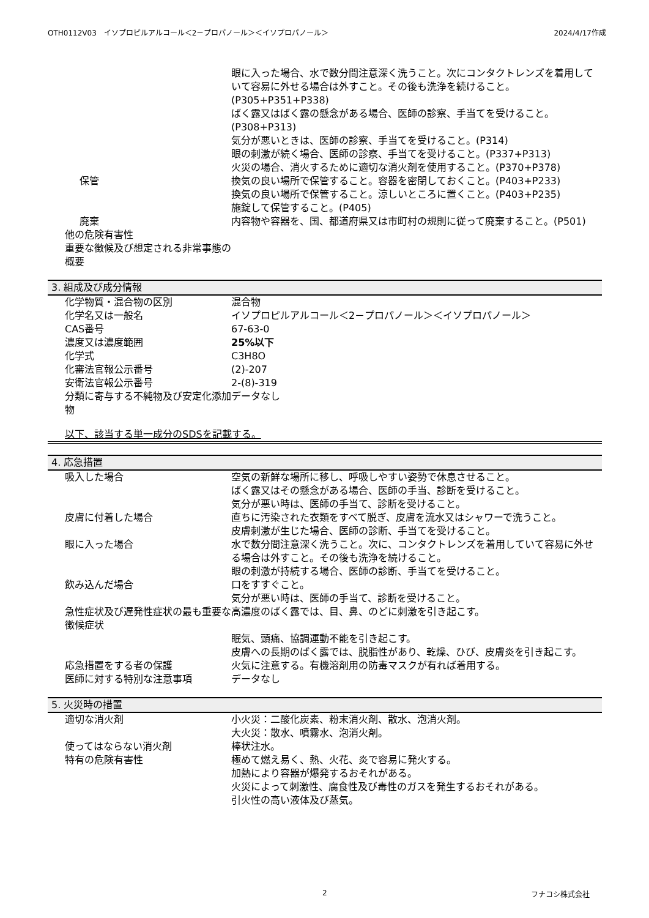OTH0112V03　イソプロピルアルコール＜2－プロパノール＞＜イソプロパノール＞ 2024/4/17作成
| | 眼に入った場合、水で数分間注意深く洗うこと。次にコンタクトレンズを着用していて容易に外せる場合は外すこと。その後も洗浄を続けること。(P305+P351+P338) ばく露又はばく露の懸念がある場合、医師の診察、手当てを受けること。(P308+P313) 気分が悪いときは、医師の診察、手当てを受けること。(P314) 眼の刺激が続く場合、医師の診察、手当てを受けること。(P337+P313) 火災の場合、消火するために適切な消火剤を使用すること。(P370+P378) |
| 保管 | 換気の良い場所で保管すること。容器を密閉しておくこと。(P403+P233) 換気の良い場所で保管すること。涼しいところに置くこと。(P403+P235) 施錠して保管すること。(P405) |
| 廃棄 | 内容物や容器を、国、都道府県又は市町村の規則に従って廃棄すること。(P501) |
| 他の危険有害性 | |
| 重要な徴候及び想定される非常事態の概要 | |
3. 組成及び成分情報
| 化学物質・混合物の区別 | 混合物 |
| 化学名又は一般名 | イソプロピルアルコール＜2－プロパノール＞＜イソプロパノール＞ |
| CAS番号 | 67-63-0 |
| 濃度又は濃度範囲 | 25%以下 |
| 化学式 | C3H8O |
| 化審法官報公示番号 | (2)-207 |
| 安衛法官報公示番号 | 2-(8)-319 |
| 分類に寄与する不純物及び安定化添加物 | データなし |
以下、該当する単一成分のSDSを記載する。
4. 応急措置
| 吸入した場合 | 空気の新鮮な場所に移し、呼吸しやすい姿勢で休息させること。 ばく露又はその懸念がある場合、医師の手当、診断を受けること。 気分が悪い時は、医師の手当て、診断を受けること。 |
| 皮膚に付着した場合 | 直ちに汚染された衣類をすべて脱ぎ、皮膚を流水又はシャワーで洗うこと。 皮膚刺激が生じた場合、医師の診断、手当てを受けること。 |
| 眼に入った場合 | 水で数分間注意深く洗うこと。次に、コンタクトレンズを着用していて容易に外せる場合は外すこと。その後も洗浄を続けること。 眼の刺激が持続する場合、医師の診断、手当てを受けること。 |
| 飲み込んだ場合 | 口をすすぐこと。 気分が悪い時は、医師の手当て、診断を受けること。 |
| 急性症状及び遅発性症状の最も重要な徴候症状 | 高濃度のばく露では、目、鼻、のどに刺激を引き起こす。 眠気、頭痛、協調運動不能を引き起こす。 皮膚への長期のばく露では、脱脂性があり、乾燥、ひび、皮膚炎を引き起こす。 |
| 応急措置をする者の保護 | 火気に注意する。有機溶剤用の防毒マスクが有れば着用する。 |
| 医師に対する特別な注意事項 | データなし |
5. 火災時の措置
| 適切な消火剤 | 小火災：二酸化炭素、粉末消火剤、散水、泡消火剤。 大火災：散水、噴霧水、泡消火剤。 |
| 使ってはならない消火剤 | 棒状注水。 |
| 特有の危険有害性 | 極めて燃え易く、熱、火花、炎で容易に発火する。 加熱により容器が爆発するおそれがある。 火災によって刺激性、腐食性及び毒性のガスを発生するおそれがある。 引火性の高い液体及び蒸気。 |
2 フナコシ株式会社